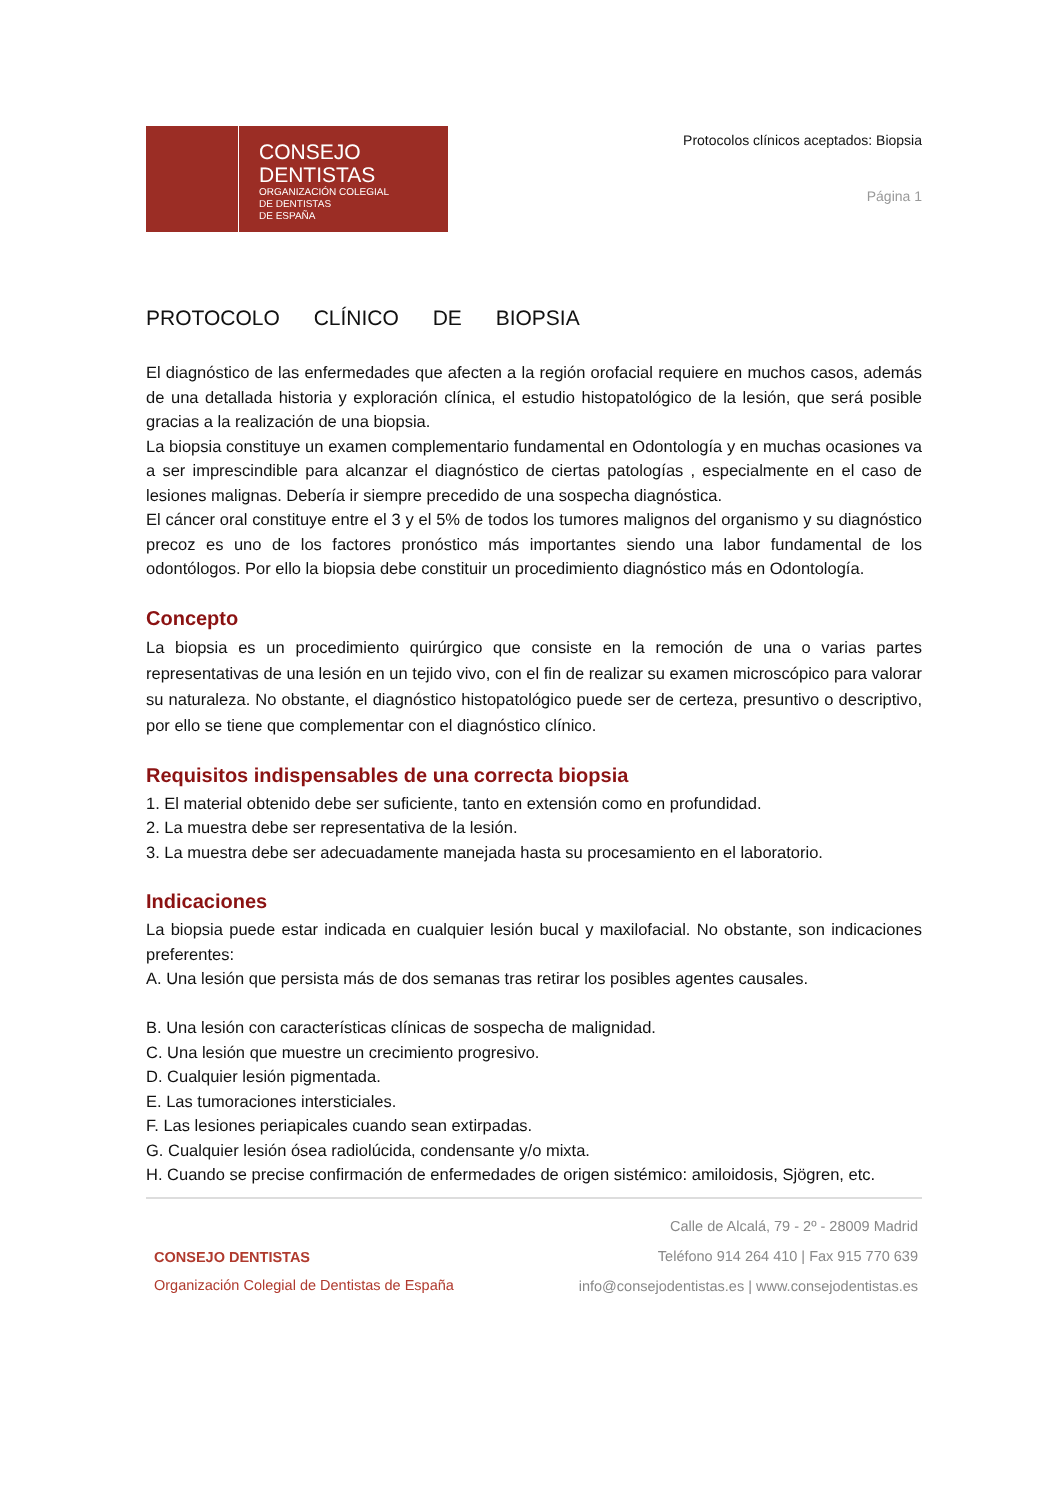CONSEJO
DENTISTAS
ORGANIZACIÓN COLEGIAL
DE DENTISTAS
DE ESPAÑA
Protocolos clínicos aceptados: Biopsia
Página 1
PROTOCOLO CLÍNICO DE BIOPSIA
El diagnóstico de las enfermedades que afecten a la región orofacial requiere en muchos casos, además de una detallada historia y exploración clínica, el estudio histopatológico de la lesión, que será posible gracias a la realización de una biopsia.
La biopsia constituye un examen complementario fundamental en Odontología y en muchas ocasiones va a ser imprescindible para alcanzar el diagnóstico de ciertas patologías , especialmente en el caso de lesiones malignas. Debería ir siempre precedido de una sospecha diagnóstica.
El cáncer oral constituye entre el 3 y el 5% de todos los tumores malignos del organismo y su diagnóstico precoz es uno de los factores pronóstico más importantes siendo una labor fundamental de los odontólogos. Por ello la biopsia debe constituir un procedimiento diagnóstico más en Odontología.
Concepto
La biopsia es un procedimiento quirúrgico que consiste en la remoción de una o varias partes representativas de una lesión en un tejido vivo, con el fin de realizar su examen microscópico para valorar su naturaleza. No obstante, el diagnóstico histopatológico puede ser de certeza, presuntivo o descriptivo, por ello se tiene que complementar con el diagnóstico clínico.
Requisitos indispensables de una correcta biopsia
1. El material obtenido debe ser suficiente, tanto en extensión como en profundidad.
2. La muestra debe ser representativa de la lesión.
3. La muestra debe ser adecuadamente manejada hasta su procesamiento en el laboratorio.
Indicaciones
La biopsia puede estar indicada en cualquier lesión bucal y maxilofacial. No obstante, son indicaciones preferentes:
A. Una lesión que persista más de dos semanas tras retirar los posibles agentes causales.
B. Una lesión con características clínicas de sospecha de malignidad.
C. Una lesión que muestre un crecimiento progresivo.
D. Cualquier lesión pigmentada.
E. Las tumoraciones intersticiales.
F. Las lesiones periapicales cuando sean extirpadas.
G. Cualquier lesión ósea radiolúcida, condensante y/o mixta.
H. Cuando se precise confirmación de enfermedades de origen sistémico: amiloidosis, Sjögren, etc.
CONSEJO DENTISTAS
Organización Colegial de Dentistas de España
Calle de Alcalá, 79 - 2º - 28009 Madrid
Teléfono 914 264 410 | Fax 915 770 639
info@consejodentistas.es | www.consejodentistas.es